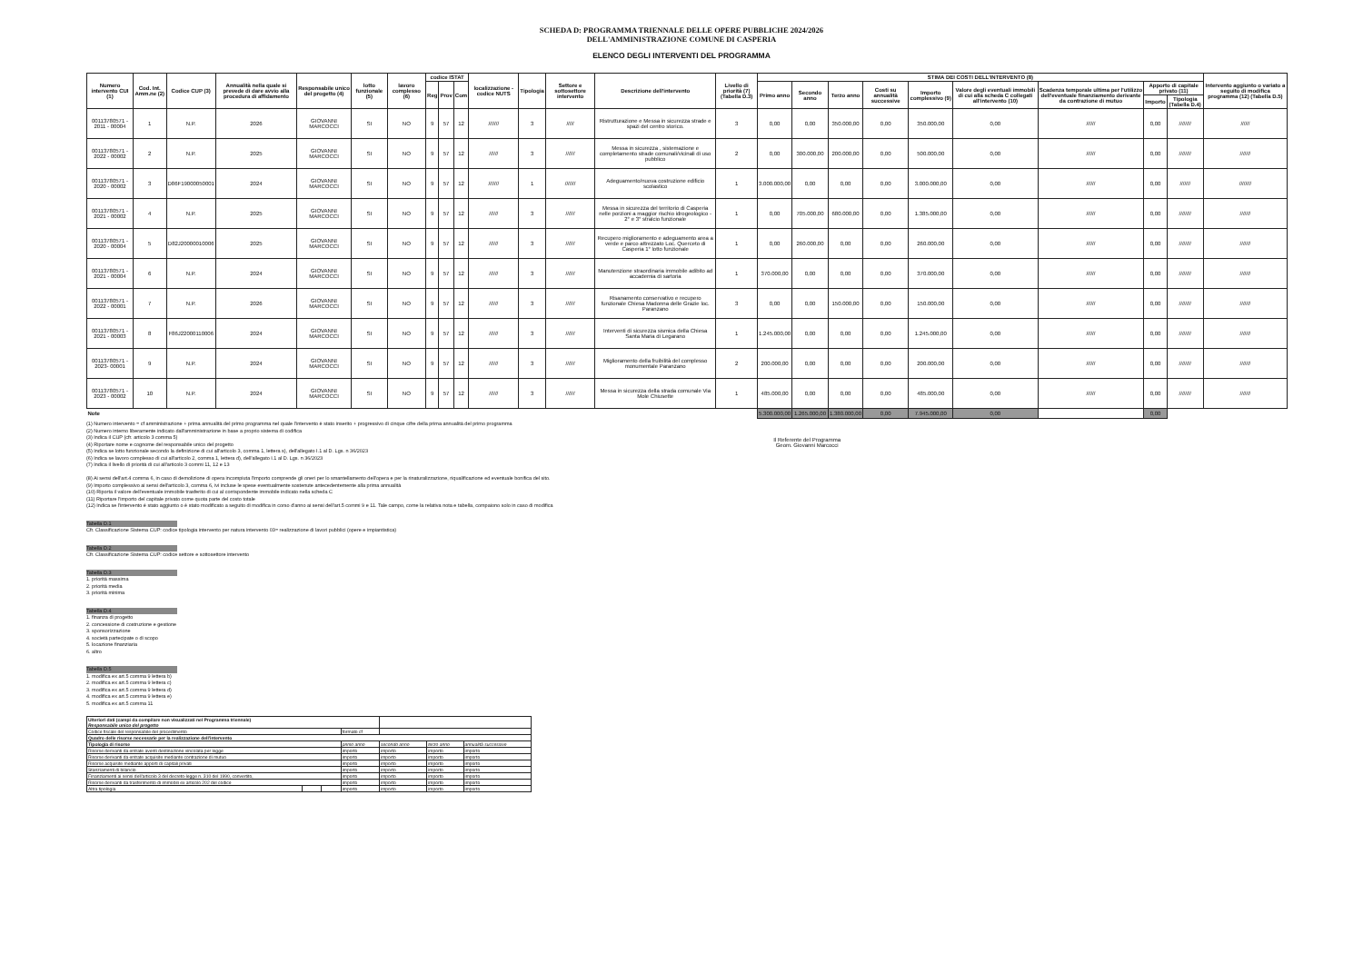SCHEDA D: PROGRAMMA TRIENNALE DELLE OPERE PUBBLICHE 2024/2026
DELL'AMMINISTRAZIONE COMUNE DI CASPERIA
ELENCO DEGLI INTERVENTI DEL PROGRAMMA
| Numero intervento CUI (1) | Cod. Int. Amm.ne (2) | Codice CUP (3) | Annualità nella quale si prevede di dare avvio alla procedura di affidamento | Responsabile unico del progetto (4) | lotto funzionale (5) | lavoro complesso (6) | codice ISTAT | | | localizzazione - codice NUTS | Tipologia | Settore e sottosettore intervento | Descrizione dell'intervento | Livello di priorità (7) (Tabella D.3) | STIMA DEI COSTI DELL'INTERVENTO (8) | | | | | | | | | Intervento aggiunto o variato a seguito di modifica programma (12) (Tabella D.5) |
| --- | --- | --- | --- | --- | --- | --- | --- | --- | --- | --- | --- | --- | --- | --- | --- | --- | --- | --- | --- | --- | --- | --- | --- | --- |
| | | | | | | | Reg | Prov | Com | | | | | | Primo anno | Secondo anno | Terzo anno | Costi su annualità successive | Importo complessivo (9) | Valore degli eventuali immobili di cui alla scheda C collegati all'intervento (10) | Scadenza temporale ultima per l'utilizzo dell'eventuale finanziamento derivante da contrazione di mutuo | Apporto di capitale privato (11) | | |
| | | | | | | | | | | | | | | | | | | | | | | Importo | Tipologia (Tabella D.4) | |
| 00113780571 - 2011 - 00004 | 1 | N.P. | 2026 | GIOVANNI MARCOCCI | SI | NO | 9 | 57 | 12 | /////// | 3 | ///// | Ristrutturazione e Messa in sicurezza strade e spazi del centro storico. | 3 | 0,00 | 0,00 | 350.000,00 | 0,00 | 350.000,00 | 0,00 | ////// | 0,00 | //////// | ////// |
| 00113780571 - 2022 - 00002 | 2 | N.P. | 2025 | GIOVANNI MARCOCCI | SI | NO | 9 | 57 | 12 | ////// | 3 | ////// | Messa in sicurezza , sistemazione e completamento strade comunali/vicinali di uso pubblico | 2 | 0,00 | 300.000,00 | 200.000,00 | 0,00 | 500.000,00 | 0,00 | ////// | 0,00 | //////// | /////// |
| 00113780571 - 2020 - 00002 | 3 | D86F19000050001 | 2024 | GIOVANNI MARCOCCI | SI | NO | 9 | 57 | 12 | /////// | 1 | /////// | Adeguamento/nuova costruzione edificio scolastico | 1 | 3.000.000,00 | 0,00 | 0,00 | 0,00 | 3.000.000,00 | 0,00 | ////// | 0,00 | /////// | //////// |
| 00113780571 - 2021 - 00002 | 4 | N.P. | 2025 | GIOVANNI MARCOCCI | SI | NO | 9 | 57 | 12 | ////// | 3 | ////// | Messa in sicurezza del territorio di Casperia nelle porzioni a maggior rischio idrogeologico - 2° e 3° stralcio funzionale | 1 | 0,00 | 705.000,00 | 680.000,00 | 0,00 | 1.385.000,00 | 0,00 | ////// | 0,00 | //////// | /////// |
| 00113780571 - 2020 - 00004 | 5 | D82J20000010006 | 2025 | GIOVANNI MARCOCCI | SI | NO | 9 | 57 | 12 | ////// | 3 | ////// | Recupero miglioramento e adeguamento area a verde e parco attrezzato Loc. Querceto di Casperia 1° lotto funzionale | 1 | 0,00 | 260.000,00 | 0,00 | 0,00 | 260.000,00 | 0,00 | ////// | 0,00 | //////// | /////// |
| 00113780571 - 2021 - 00004 | 6 | N.P. | 2024 | GIOVANNI MARCOCCI | SI | NO | 9 | 57 | 12 | ////// | 3 | ////// | Manutenzione straordinaria immobile adibito ad accademia di sartoria | 1 | 370.000,00 | 0,00 | 0,00 | 0,00 | 370.000,00 | 0,00 | ////// | 0,00 | //////// | /////// |
| 00113780571 - 2022 - 00001 | 7 | N.P. | 2026 | GIOVANNI MARCOCCI | SI | NO | 9 | 57 | 12 | ////// | 3 | ////// | Risanamento conservativo e recupero funzionale Chiesa Madonna delle Grazie loc. Paranzano | 3 | 0,00 | 0,00 | 150.000,00 | 0,00 | 150.000,00 | 0,00 | ////// | 0,00 | //////// | /////// |
| 00113780571 - 2021 - 00003 | 8 | F86J22000110006 | 2024 | GIOVANNI MARCOCCI | SI | NO | 9 | 57 | 12 | ////// | 3 | ////// | Interventi di sicurezza sismica della Chiesa Santa Maria di Legarano | 1 | 1.245.000,00 | 0,00 | 0,00 | 0,00 | 1.245.000,00 | 0,00 | ////// | 0,00 | //////// | /////// |
| 00113780571 - 2023- 00001 | 9 | N.P. | 2024 | GIOVANNI MARCOCCI | SI | NO | 9 | 57 | 12 | ////// | 3 | ////// | Miglioramento della fruibilità del complesso monumentale Paranzano | 2 | 200.000,00 | 0,00 | 0,00 | 0,00 | 200.000,00 | 0,00 | ////// | 0,00 | //////// | /////// |
| 00113780571 - 2023 - 00002 | 10 | N.P. | 2024 | GIOVANNI MARCOCCI | SI | NO | 9 | 57 | 12 | ////// | 3 | ////// | Messa in sicurezza della strada comunale Via Mole Chiusette | 1 | 485.000,00 | 0,00 | 0,00 | 0,00 | 485.000,00 | 0,00 | ////// | 0,00 | //////// | /////// |
| Note | | | | | | | | | | | | | | | 5.300.000,00 | 1.265.000,00 | 1.380.000,00 | 0,00 | 7.945.000,00 | 0,00 | | 0,00 | | |
Il Referente del Programma
Geom. Giovanni Marcocci
(1) Numero intervento = cf amministrazione + prima annualità del primo programma nel quale l'intervento è stato inserito + progressivo di cinque cifre della prima annualità del primo programma
(2) Numero interno liberamente indicato dall'amministrazione in base a proprio sistema di codifica
(3) Indica il CUP (cfr. articolo 3 comma 5)
(4) Riportare nome e cognome del responsabile unico del progetto
(5) Indica se lotto funzionale secondo la definizione di cui all'articolo 3, comma 1, lettera s), dell'allegato I.1 al D. Lgs. n 36/2023
(6) Indica se lavoro complesso di cui all'articolo 2, comma 1, lettera d), dell'allegato I.1 al D. Lgs. n 36/2023
(7) Indica il livello di priorità di cui all'articolo 3 commi 11, 12 e 13
(8) Ai sensi dell'art.4 comma 6, in caso di demolizione di opera incompiuta l'importo comprende gli oneri per lo smantellamento dell'opera e per la rinaturalizzazione, riqualificazione ed eventuale bonifica del sito.
(9) Importo complessivo ai sensi dell'articolo 3, comma 6, ivi incluse le spese eventualmente sostenute antecedentemente alla prima annualità
(10) Riporta il valore dell'eventuale immobile trasferito di cui al corrispondente immobile indicato nella scheda C
(11) Riportare l'importo del capitale privato come quota parte del costo totale
(12) Indica se l'intervento è stato aggiunto o è stato modificato a seguito di modifica in corso d'anno ai sensi dell'art.5 commi 9 e 11. Tale campo, come la relativa nota e tabella, compaiono solo in caso di modifica
Tabella D.1
Cfr. Classificazione Sistema CUP: codice tipologia intervento per natura intervento 03= realizzazione di lavori pubblici (opere e impiantistica)
Tabella D.2
Cfr. Classificazione Sistema CUP: codice settore e sottosettore intervento
Tabella D.3
1. priorità massima
2. priorità media
3. priorità minima
Tabella D.4
1. finanza di progetto
2. concessione di costruzione e gestione
3. sponsorizzazione
4. società partecipate o di scopo
5. locazione finanziaria
6. altro
Tabella D.5
1. modifica ex art.5 comma 9 lettera b)
2. modifica ex art.5 comma 9 lettera c)
3. modifica ex art.5 comma 9 lettera d)
4. modifica ex art.5 comma 9 lettera e)
5. modifica ex art.5 comma 11
| Ulteriori dati (campi da compilare non visualizzati nel Programma triennale) Responsabile unico del progetto | | | | | | |
| Codice fiscale del responsabile del procedimento | | | formato cf | | | |
| Quadro delle risorse necessarie per la realizzazione dell'intervento | | | | | | |
| Tipologia di risorse | | | primo anno | secondo anno | terzo anno | annualità successive |
| Risorse derivanti da entrate aventi destinazione vincolata per legge | | | importo | importo | importo | importo |
| Risorse derivanti da entrate acquisite mediante contrazione di mutuo | | | importo | importo | importo | importo |
| Risorse acquisite mediante apporti di capitali privati | | | importo | importo | importo | importo |
| Stanziamenti di bilancio | | | importo | importo | importo | importo |
| Finanziamenti ai sensi dell'articolo 3 del decreto-legge n. 310 del 1990, convertito, | | | importo | importo | importo | importo |
| Risorse derivanti da trasferimento di immobili ex articolo 202 del codice | | | importo | importo | importo | importo |
| Altra tipologia | | | importo | importo | importo | importo |